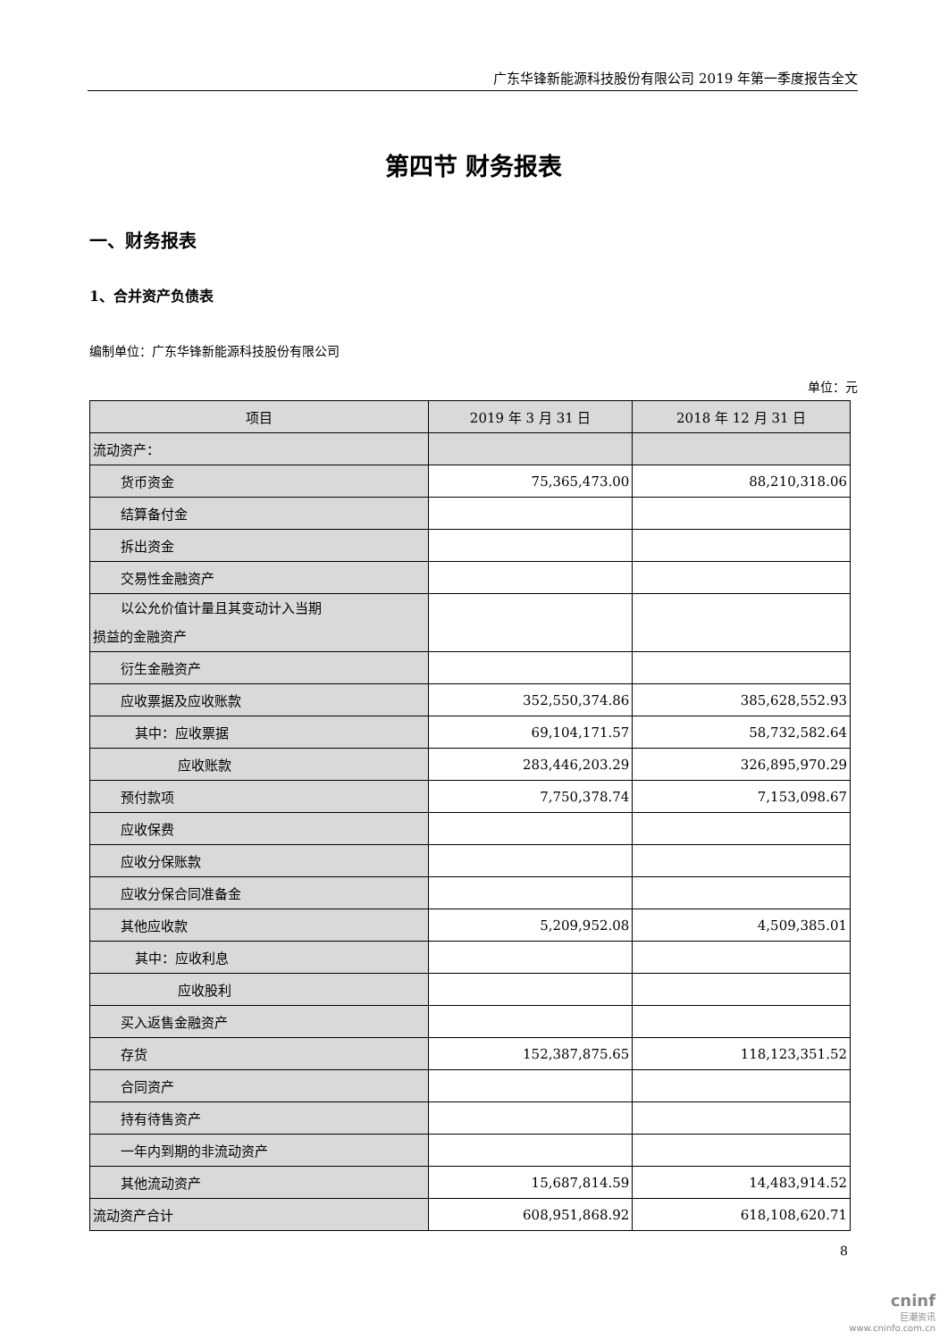广东华锋新能源科技股份有限公司 2019 年第一季度报告全文
第四节 财务报表
一、财务报表
1、合并资产负债表
编制单位：广东华锋新能源科技股份有限公司
单位：元
| 项目 | 2019 年 3 月 31 日 | 2018 年 12 月 31 日 |
| --- | --- | --- |
| 流动资产： | | |
| 货币资金 | 75,365,473.00 | 88,210,318.06 |
| 结算备付金 | | |
| 拆出资金 | | |
| 交易性金融资产 | | |
| 以公允价值计量且其变动计入当期 损益的金融资产 | | |
| 衍生金融资产 | | |
| 应收票据及应收账款 | 352,550,374.86 | 385,628,552.93 |
| 其中：应收票据 | 69,104,171.57 | 58,732,582.64 |
| 应收账款 | 283,446,203.29 | 326,895,970.29 |
| 预付款项 | 7,750,378.74 | 7,153,098.67 |
| 应收保费 | | |
| 应收分保账款 | | |
| 应收分保合同准备金 | | |
| 其他应收款 | 5,209,952.08 | 4,509,385.01 |
| 其中：应收利息 | | |
| 应收股利 | | |
| 买入返售金融资产 | | |
| 存货 | 152,387,875.65 | 118,123,351.52 |
| 合同资产 | | |
| 持有待售资产 | | |
| 一年内到期的非流动资产 | | |
| 其他流动资产 | 15,687,814.59 | 14,483,914.52 |
| 流动资产合计 | 608,951,868.92 | 618,108,620.71 |
8
cninf
巨潮资讯
www.cninfo.com.cn